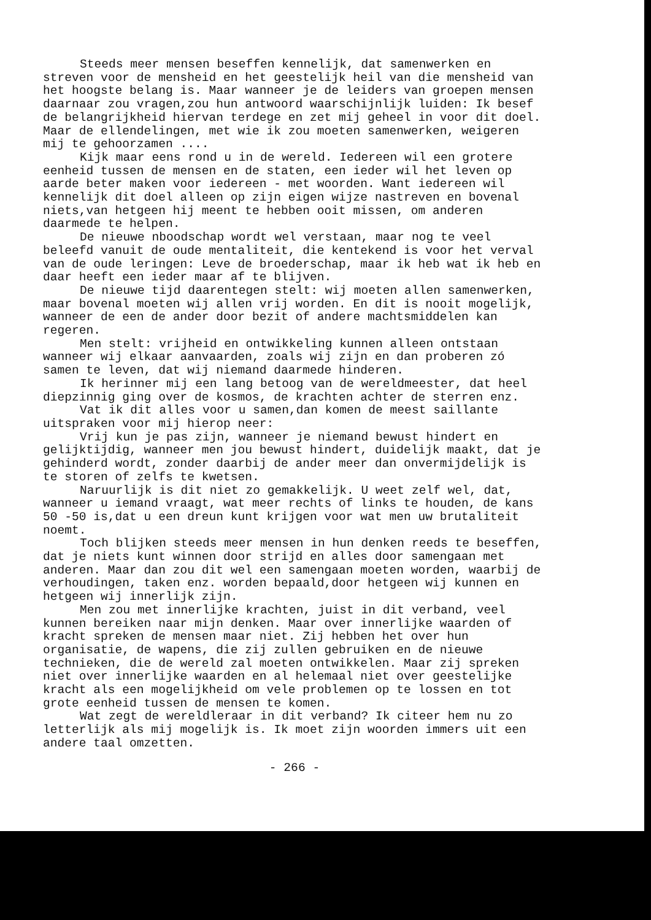Steeds meer mensen beseffen kennelijk, dat samenwerken en streven voor de mensheid en het geestelijk heil van die mensheid van het hoogste belang is. Maar wanneer je de leiders van groepen mensen daarnaar zou vragen,zou hun antwoord waarschijnlijk luiden: Ik besef de belangrijkheid hiervan terdege en zet mij geheel in voor dit doel. Maar de ellendelingen, met wie ik zou moeten samenwerken, weigeren mij te gehoorzamen ....
Kijk maar eens rond u in de wereld. Iedereen wil een grotere eenheid tussen de mensen en de staten, een ieder wil het leven op aarde beter maken voor iedereen - met woorden. Want iedereen wil kennelijk dit doel alleen op zijn eigen wijze nastreven en bovenal niets,van hetgeen hij meent te hebben ooit missen, om anderen daarmede te helpen.
De nieuwe nboodschap wordt wel verstaan, maar nog te veel beleefd vanuit de oude mentaliteit, die kentekend is voor het verval van de oude leringen: Leve de broederschap, maar ik heb wat ik heb en daar heeft een ieder maar af te blijven.
De nieuwe tijd daarentegen stelt: wij moeten allen samenwerken, maar bovenal moeten wij allen vrij worden. En dit is nooit mogelijk, wanneer de een de ander door bezit of andere machtsmiddelen kan regeren.
Men stelt: vrijheid en ontwikkeling kunnen alleen ontstaan wanneer wij elkaar aanvaarden, zoals wij zijn en dan proberen zó samen te leven, dat wij niemand daarmede hinderen.
Ik herinner mij een lang betoog van de wereldmeester, dat heel diepzinnig ging over de kosmos, de krachten achter de sterren enz.
Vat ik dit alles voor u samen,dan komen de meest saillante uitspraken voor mij hierop neer:
Vrij kun je pas zijn, wanneer je niemand bewust hindert en gelijktijdig, wanneer men jou bewust hindert, duidelijk maakt, dat je gehinderd wordt, zonder daarbij de ander meer dan onvermijdelijk is te storen of zelfs te kwetsen.
Naruurlijk is dit niet zo gemakkelijk. U weet zelf wel, dat, wanneer u iemand vraagt, wat meer rechts of links te houden, de kans 50 -50 is,dat u een dreun kunt krijgen voor wat men uw brutaliteit noemt.
Toch blijken steeds meer mensen in hun denken reeds te beseffen, dat je niets kunt winnen door strijd en alles door samengaan met anderen. Maar dan zou dit wel een samengaan moeten worden, waarbij de verhoudingen, taken enz. worden bepaald,door hetgeen wij kunnen en hetgeen wij innerlijk zijn.
Men zou met innerlijke krachten, juist in dit verband, veel kunnen bereiken naar mijn denken. Maar over innerlijke waarden of kracht spreken de mensen maar niet. Zij hebben het over hun organisatie, de wapens, die zij zullen gebruiken en de nieuwe technieken, die de wereld zal moeten ontwikkelen. Maar zij spreken niet over innerlijke waarden en al helemaal niet over geestelijke kracht als een mogelijkheid om vele problemen op te lossen en tot grote eenheid tussen de mensen te komen.
Wat zegt de wereldleraar in dit verband? Ik citeer hem nu zo letterlijk als mij mogelijk is. Ik moet zijn woorden immers uit een andere taal omzetten.
- 266 -